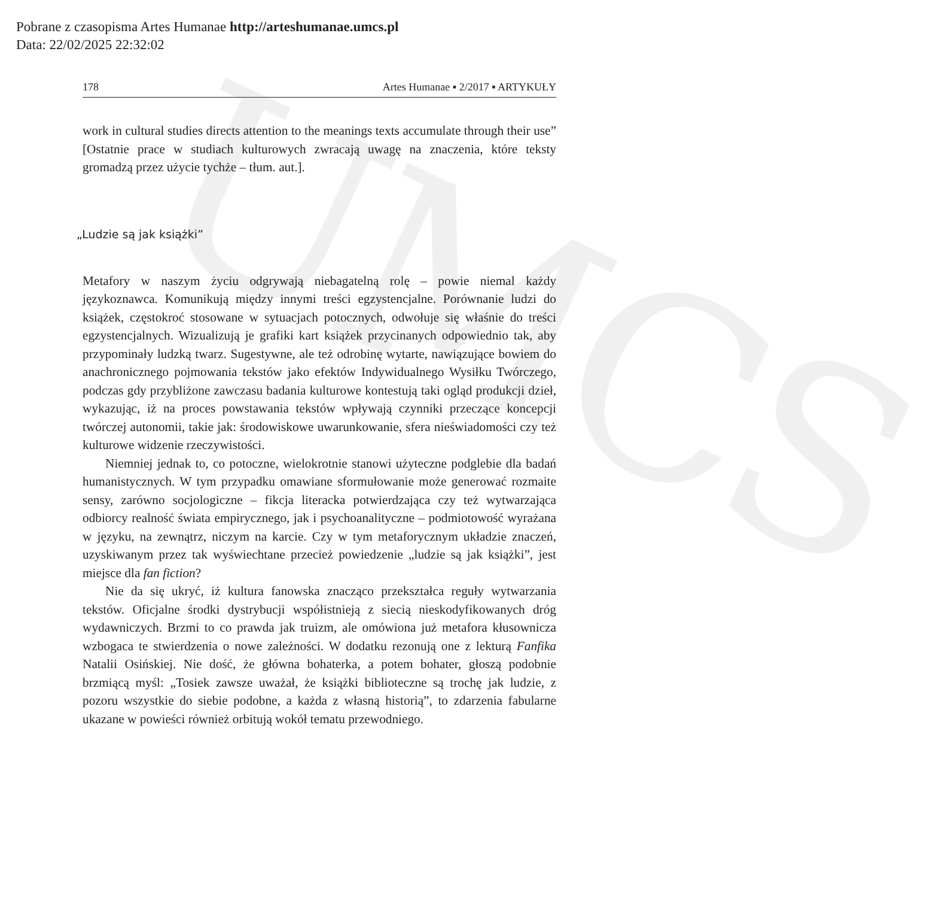Pobrane z czasopisma Artes Humanae http://arteshumanae.umcs.pl
Data: 22/02/2025 22:32:02
UMCS
178 Artes Humanae ▪ 2/2017 ▪ ARTYKUŁY
work in cultural studies directs attention to the meanings texts accumulate through their use” [Ostatnie prace w studiach kulturowych zwracają uwagę na znaczenia, które teksty gromadzą przez użycie tychże – tłum. aut.].
„Ludzie są jak książki”
Metafory w naszym życiu odgrywają niebagatelną rolę – powie niemal każdy językoznawca. Komunikują między innymi treści egzystencjalne. Porównanie ludzi do książek, częstokroć stosowane w sytuacjach potocznych, odwołuje się właśnie do treści egzystencjalnych. Wizualizują je grafiki kart książek przycinanych odpowiednio tak, aby przypominały ludzką twarz. Sugestywne, ale też odrobinę wytarte, nawiązujące bowiem do anachronicznego pojmowania tekstów jako efektów Indywidualnego Wysiłku Twórczego, podczas gdy przybliżone zawczasu badania kulturowe kontestują taki ogląd produkcji dzieł, wykazując, iż na proces powstawania tekstów wpływają czynniki przeczące koncepcji twórczej autonomii, takie jak: środowiskowe uwarunkowanie, sfera nieświadomości czy też kulturowe widzenie rzeczywistości.
Niemniej jednak to, co potoczne, wielokrotnie stanowi użyteczne podglebie dla badań humanistycznych. W tym przypadku omawiane sformułowanie może generować rozmaite sensy, zarówno socjologiczne – fikcja literacka potwierdzająca czy też wytwarzająca odbiorcy realność świata empirycznego, jak i psychoanalityczne – podmiotowość wyrażana w języku, na zewnątrz, niczym na karcie. Czy w tym metaforycznym układzie znaczeń, uzyskiwanym przez tak wyświechtane przecież powiedzenie „ludzie są jak książki”, jest miejsce dla fan fiction?
Nie da się ukryć, iż kultura fanowska znacząco przekształca reguły wytwarzania tekstów. Oficjalne środki dystrybucji współistnieją z siecią nieskodyfikowanych dróg wydawniczych. Brzmi to co prawda jak truizm, ale omówiona już metafora kłusownicza wzbogaca te stwierdzenia o nowe zależności. W dodatku rezonują one z lekturą Fanfika Natalii Osińskiej. Nie dość, że główna bohaterka, a potem bohater, głoszą podobnie brzmiącą myśl: „Tosiek zawsze uważał, że książki biblioteczne są trochę jak ludzie, z pozoru wszystkie do siebie podobne, a każda z własną historią”, to zdarzenia fabularne ukazane w powieści również orbitują wokół tematu przewodniego.